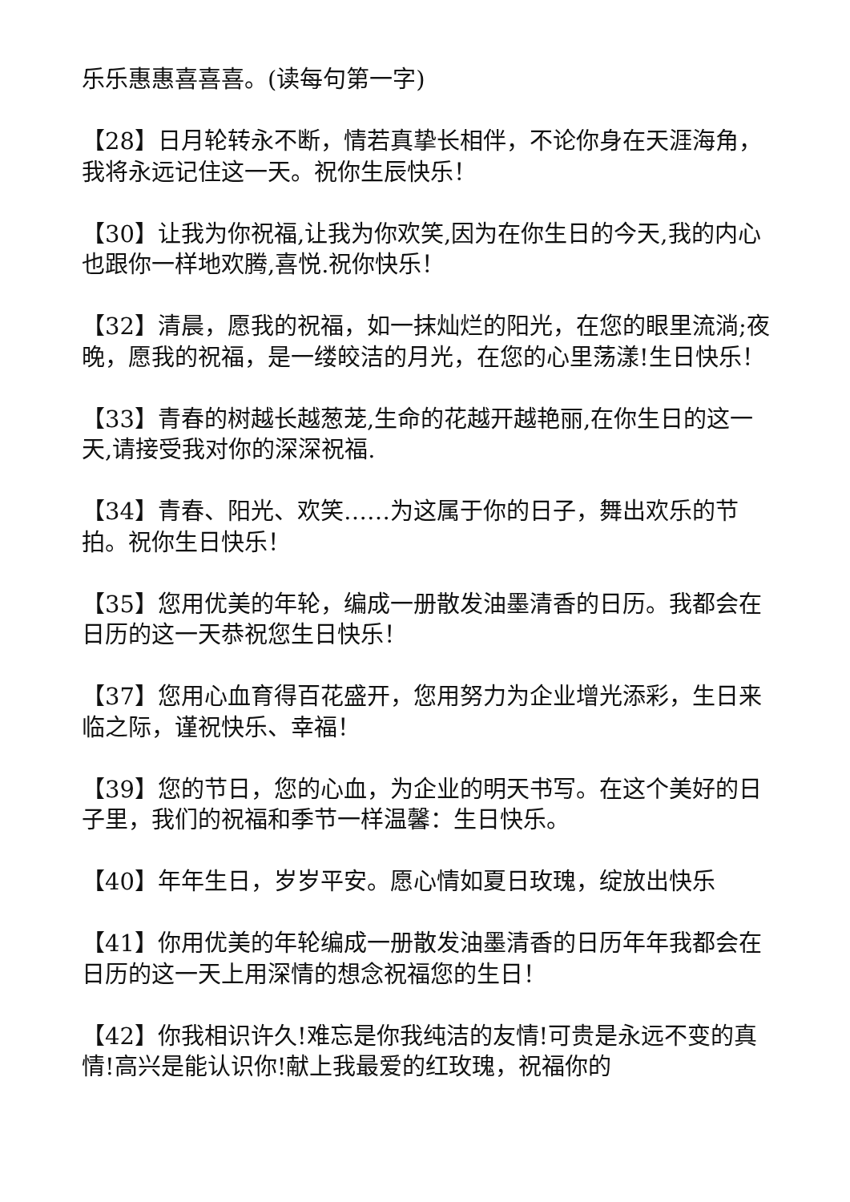乐乐惠惠喜喜喜。(读每句第一字)
【28】日月轮转永不断，情若真挚长相伴，不论你身在天涯海角，我将永远记住这一天。祝你生辰快乐！
【30】让我为你祝福,让我为你欢笑,因为在你生日的今天,我的内心也跟你一样地欢腾,喜悦.祝你快乐！
【32】清晨，愿我的祝福，如一抹灿烂的阳光，在您的眼里流淌;夜晚，愿我的祝福，是一缕皎洁的月光，在您的心里荡漾!生日快乐！
【33】青春的树越长越葱茏,生命的花越开越艳丽,在你生日的这一天,请接受我对你的深深祝福.
【34】青春、阳光、欢笑……为这属于你的日子，舞出欢乐的节拍。祝你生日快乐！
【35】您用优美的年轮，编成一册散发油墨清香的日历。我都会在日历的这一天恭祝您生日快乐！
【37】您用心血育得百花盛开，您用努力为企业增光添彩，生日来临之际，谨祝快乐、幸福！
【39】您的节日，您的心血，为企业的明天书写。在这个美好的日子里，我们的祝福和季节一样温馨：生日快乐。
【40】年年生日，岁岁平安。愿心情如夏日玫瑰，绽放出快乐
【41】你用优美的年轮编成一册散发油墨清香的日历年年我都会在日历的这一天上用深情的想念祝福您的生日！
【42】你我相识许久!难忘是你我纯洁的友情!可贵是永远不变的真情!高兴是能认识你!献上我最爱的红玫瑰，祝福你的